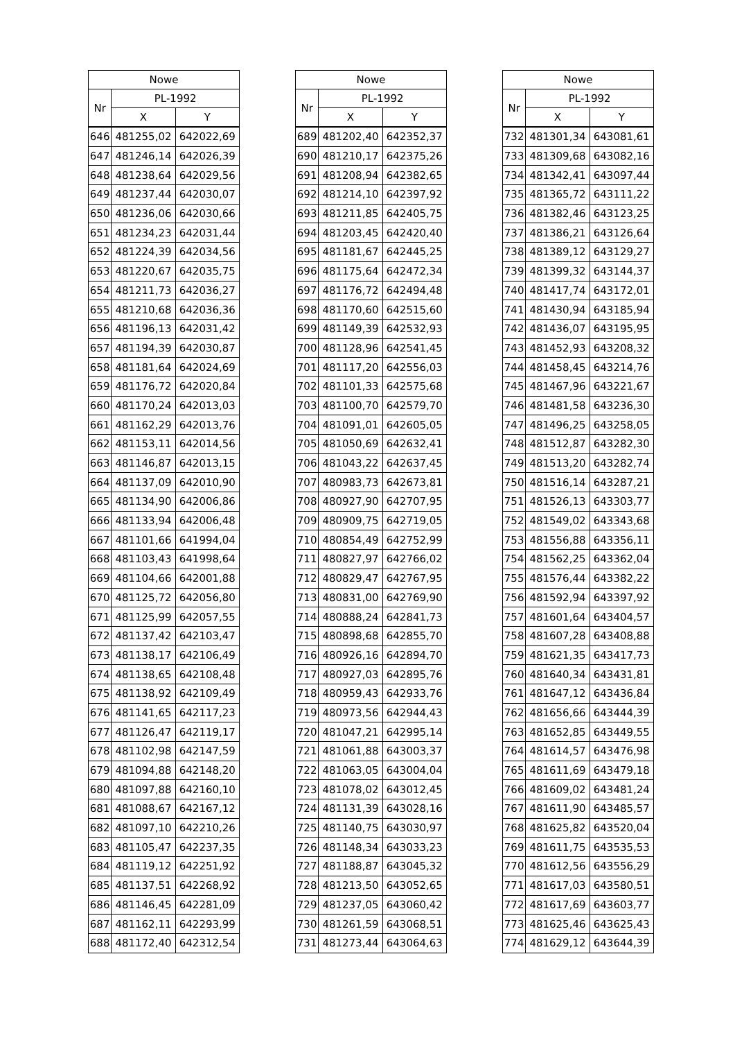| Nowe | | |
| --- | --- | --- |
| Nr | PL-1992 | |
| | X | Y |
| 646 | 481255,02 | 642022,69 |
| 647 | 481246,14 | 642026,39 |
| 648 | 481238,64 | 642029,56 |
| 649 | 481237,44 | 642030,07 |
| 650 | 481236,06 | 642030,66 |
| 651 | 481234,23 | 642031,44 |
| 652 | 481224,39 | 642034,56 |
| 653 | 481220,67 | 642035,75 |
| 654 | 481211,73 | 642036,27 |
| 655 | 481210,68 | 642036,36 |
| 656 | 481196,13 | 642031,42 |
| 657 | 481194,39 | 642030,87 |
| 658 | 481181,64 | 642024,69 |
| 659 | 481176,72 | 642020,84 |
| 660 | 481170,24 | 642013,03 |
| 661 | 481162,29 | 642013,76 |
| 662 | 481153,11 | 642014,56 |
| 663 | 481146,87 | 642013,15 |
| 664 | 481137,09 | 642010,90 |
| 665 | 481134,90 | 642006,86 |
| 666 | 481133,94 | 642006,48 |
| 667 | 481101,66 | 641994,04 |
| 668 | 481103,43 | 641998,64 |
| 669 | 481104,66 | 642001,88 |
| 670 | 481125,72 | 642056,80 |
| 671 | 481125,99 | 642057,55 |
| 672 | 481137,42 | 642103,47 |
| 673 | 481138,17 | 642106,49 |
| 674 | 481138,65 | 642108,48 |
| 675 | 481138,92 | 642109,49 |
| 676 | 481141,65 | 642117,23 |
| 677 | 481126,47 | 642119,17 |
| 678 | 481102,98 | 642147,59 |
| 679 | 481094,88 | 642148,20 |
| 680 | 481097,88 | 642160,10 |
| 681 | 481088,67 | 642167,12 |
| 682 | 481097,10 | 642210,26 |
| 683 | 481105,47 | 642237,35 |
| 684 | 481119,12 | 642251,92 |
| 685 | 481137,51 | 642268,92 |
| 686 | 481146,45 | 642281,09 |
| 687 | 481162,11 | 642293,99 |
| 688 | 481172,40 | 642312,54 |
| Nowe | | |
| --- | --- | --- |
| Nr | PL-1992 | |
| | X | Y |
| 689 | 481202,40 | 642352,37 |
| 690 | 481210,17 | 642375,26 |
| 691 | 481208,94 | 642382,65 |
| 692 | 481214,10 | 642397,92 |
| 693 | 481211,85 | 642405,75 |
| 694 | 481203,45 | 642420,40 |
| 695 | 481181,67 | 642445,25 |
| 696 | 481175,64 | 642472,34 |
| 697 | 481176,72 | 642494,48 |
| 698 | 481170,60 | 642515,60 |
| 699 | 481149,39 | 642532,93 |
| 700 | 481128,96 | 642541,45 |
| 701 | 481117,20 | 642556,03 |
| 702 | 481101,33 | 642575,68 |
| 703 | 481100,70 | 642579,70 |
| 704 | 481091,01 | 642605,05 |
| 705 | 481050,69 | 642632,41 |
| 706 | 481043,22 | 642637,45 |
| 707 | 480983,73 | 642673,81 |
| 708 | 480927,90 | 642707,95 |
| 709 | 480909,75 | 642719,05 |
| 710 | 480854,49 | 642752,99 |
| 711 | 480827,97 | 642766,02 |
| 712 | 480829,47 | 642767,95 |
| 713 | 480831,00 | 642769,90 |
| 714 | 480888,24 | 642841,73 |
| 715 | 480898,68 | 642855,70 |
| 716 | 480926,16 | 642894,70 |
| 717 | 480927,03 | 642895,76 |
| 718 | 480959,43 | 642933,76 |
| 719 | 480973,56 | 642944,43 |
| 720 | 481047,21 | 642995,14 |
| 721 | 481061,88 | 643003,37 |
| 722 | 481063,05 | 643004,04 |
| 723 | 481078,02 | 643012,45 |
| 724 | 481131,39 | 643028,16 |
| 725 | 481140,75 | 643030,97 |
| 726 | 481148,34 | 643033,23 |
| 727 | 481188,87 | 643045,32 |
| 728 | 481213,50 | 643052,65 |
| 729 | 481237,05 | 643060,42 |
| 730 | 481261,59 | 643068,51 |
| 731 | 481273,44 | 643064,63 |
| Nowe | | |
| --- | --- | --- |
| Nr | PL-1992 | |
| | X | Y |
| 732 | 481301,34 | 643081,61 |
| 733 | 481309,68 | 643082,16 |
| 734 | 481342,41 | 643097,44 |
| 735 | 481365,72 | 643111,22 |
| 736 | 481382,46 | 643123,25 |
| 737 | 481386,21 | 643126,64 |
| 738 | 481389,12 | 643129,27 |
| 739 | 481399,32 | 643144,37 |
| 740 | 481417,74 | 643172,01 |
| 741 | 481430,94 | 643185,94 |
| 742 | 481436,07 | 643195,95 |
| 743 | 481452,93 | 643208,32 |
| 744 | 481458,45 | 643214,76 |
| 745 | 481467,96 | 643221,67 |
| 746 | 481481,58 | 643236,30 |
| 747 | 481496,25 | 643258,05 |
| 748 | 481512,87 | 643282,30 |
| 749 | 481513,20 | 643282,74 |
| 750 | 481516,14 | 643287,21 |
| 751 | 481526,13 | 643303,77 |
| 752 | 481549,02 | 643343,68 |
| 753 | 481556,88 | 643356,11 |
| 754 | 481562,25 | 643362,04 |
| 755 | 481576,44 | 643382,22 |
| 756 | 481592,94 | 643397,92 |
| 757 | 481601,64 | 643404,57 |
| 758 | 481607,28 | 643408,88 |
| 759 | 481621,35 | 643417,73 |
| 760 | 481640,34 | 643431,81 |
| 761 | 481647,12 | 643436,84 |
| 762 | 481656,66 | 643444,39 |
| 763 | 481652,85 | 643449,55 |
| 764 | 481614,57 | 643476,98 |
| 765 | 481611,69 | 643479,18 |
| 766 | 481609,02 | 643481,24 |
| 767 | 481611,90 | 643485,57 |
| 768 | 481625,82 | 643520,04 |
| 769 | 481611,75 | 643535,53 |
| 770 | 481612,56 | 643556,29 |
| 771 | 481617,03 | 643580,51 |
| 772 | 481617,69 | 643603,77 |
| 773 | 481625,46 | 643625,43 |
| 774 | 481629,12 | 643644,39 |